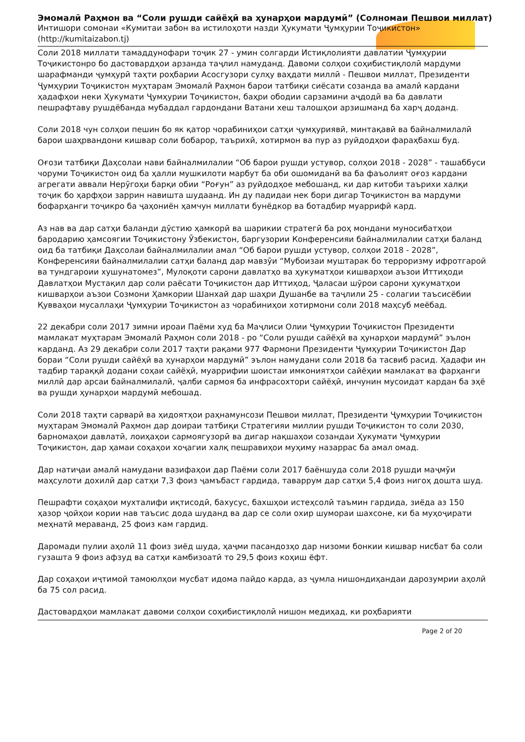Эмомалӣ Раҳмон ва “Соли рушди сайёҳӣ ва ҳунарҳои мардумӣ” (Солномаи Пешвои миллат)
Интишори сомонаи «Кумитаи забон ва истилоҳоти назди Ҳукумати Ҷумҳурии Тоҷикистон»
(http://kumitaizabon.tj)
Соли 2018 миллати тамаддунофари тоҷик 27 - умин солгарди Истиқлолияти давлатии Ҷумҳурии Тоҷикистонро бо дастовардҳои арзанда таҷлил намуданд. Давоми солҳои соҳибистиқлолӣ мардуми шарафманди ҷумҳурӣ таҳти роҳбарии Асосгузори сулҳу ваҳдати миллӣ - Пешвои миллат, Президенти Ҷумҳурии Тоҷикистон муҳтарам Эмомалӣ Раҳмон барои татбиқи сиёсати созанда ва амалӣ кардани ҳадафҳои неки Ҳукумати Ҷумҳурии Тоҷикистон, баҳри ободии сарзамини аҷдодӣ ва ба давлати пешрафтаву рушдёбанда мубаддал гардондани Ватани хеш талошҳои арзишманд ба харҷ доданд.
Соли 2018 чун солҳои пешин бо як қатор чорабиниҳои сатҳи ҷумҳуриявӣ, минтақавӣ ва байналмилалӣ барои шаҳрвандони кишвар соли бобарор, таърихӣ, хотирмон ва пур аз руйдодҳои фараҳбахш буд.
Оғози татбиқи Даҳсолаи нави байналмилалии “Об барои рушди устувор, солҳои 2018 - 2028” - ташаббуси чоруми Тоҷикистон оид ба ҳалли мушкилоти марбут ба оби ошомиданӣ ва ба фаъолият оғоз кардани агрегати аввали Нерӯгоҳи барқи обии “Роғун” аз руйдодҳое мебошанд, ки дар китоби таърихи халқи тоҷик бо ҳарфҳои заррин навишта шудаанд. Ин ду падидаи нек бори дигар Тоҷикистон ва мардуми бофарҳанги тоҷикро ба ҷаҳониён ҳамчун миллати бунёдкор ва ботадбир муаррифӣ кард.
Аз нав ва дар сатҳи баланди дӯстию ҳамкорӣ ва шарикии стратегӣ ба роҳ мондани муносибатҳои бародарию ҳамсоягии Тоҷикистону Ӯзбекистон, баргузории Конференсияи байналмилалии сатҳи баланд оид ба татбиқи Даҳсолаи байналмилалии амал “Об барои рушди устувор, солҳои 2018 - 2028”, Конференсияи байналмилалии сатҳи баланд дар мавзӯи “Мубоизаи муштарак бо терроризму ифротгароӣ ва тундгароии хушунатомез”, Мулоқоти сарони давлатҳо ва ҳукуматҳои кишварҳои аъзои Иттиҳоди Давлатҳои Мустақил дар соли раёсати Тоҷикистон дар Иттиҳод, Ҷаласаи шӯрои сарони ҳукуматҳои кишварҳои аъзои Созмони Ҳамкории Шанхай дар шаҳри Душанбе ва таҷлили 25 - солагии таъсисёбии Қувваҳои мусаллаҳи Ҷумҳурии Тоҷикистон аз чорабиниҳои хотирмони соли 2018 маҳсуб меёбад.
22 декабри соли 2017 зимни ироаи Паёми худ ба Маҷлиси Олии Ҷумҳурии Тоҷикистон Президенти мамлакат муҳтарам Эмомалӣ Раҳмон соли 2018 - ро “Соли рушди сайёҳӣ ва ҳунарҳои мардумӣ” эълон карданд. Аз 29 декабри соли 2017 таҳти рақами 977 Фармони Президенти Ҷумҳурии Тоҷикистон Дар бораи “Соли рушди сайёҳӣ ва ҳунарҳои мардумӣ” эълон намудани соли 2018 ба тасвиб расид. Ҳадафи ин тадбир тараққӣ додани соҳаи сайёҳӣ, муаррифии шоистаи имкониятҳои сайёҳии мамлакат ва фарҳанги миллӣ дар арсаи байналмилалӣ, ҷалби сармоя ба инфрасохтори сайёҳӣ, инчунин мусоидат кардан ба эҳё ва рушди ҳунарҳои мардумӣ мебошад.
Соли 2018 таҳти сарварӣ ва ҳидоятҳои раҳнамунсози Пешвои миллат, Президенти Ҷумҳурии Тоҷикистон муҳтарам Эмомалӣ Раҳмон дар доираи татбиқи Стратегияи миллии рушди Тоҷикистон то соли 2030, барномаҳои давлатӣ, лоиҳаҳои сармоягузорӣ ва дигар нақшаҳои созандаи Ҳукумати Ҷумҳурии Тоҷикистон, дар ҳамаи соҳаҳои хоҷагии халқ пешравиҳои муҳиму назаррас ба амал омад.
Дар натиҷаи амалӣ намудани вазифаҳои дар Паёми соли 2017 баёншуда соли 2018 рушди маҷмӯи маҳсулоти дохилӣ дар сатҳи 7,3 фоиз ҷамъбаст гардида, таваррум дар сатҳи 5,4 фоиз нигоҳ дошта шуд.
Пешрафти соҳаҳои мухталифи иқтисодӣ, бахусус, бахшҳои истеҳсолӣ таъмин гардида, зиёда аз 150 ҳазор ҷойҳои кории нав таъсис дода шуданд ва дар се соли охир шумораи шахсоне, ки ба муҳоҷирати меҳнатӣ мераванд, 25 фоиз кам гардид.
Даромади пулии аҳолӣ 11 фоиз зиёд шуда, ҳаҷми пасандозҳо дар низоми бонкии кишвар нисбат ба соли гузашта 9 фоиз афзуд ва сатҳи камбизоатӣ то 29,5 фоиз коҳиш ёфт.
Дар соҳаҳои иҷтимоӣ тамоюлҳои мусбат идома пайдо карда, аз ҷумла нишондиҳандаи дарозумрии аҳолӣ ба 75 сол расид.
Дастовардҳои мамлакат давоми солҳои соҳибистиқлолӣ нишон медиҳад, ки роҳбарияти
Page 2 of 20